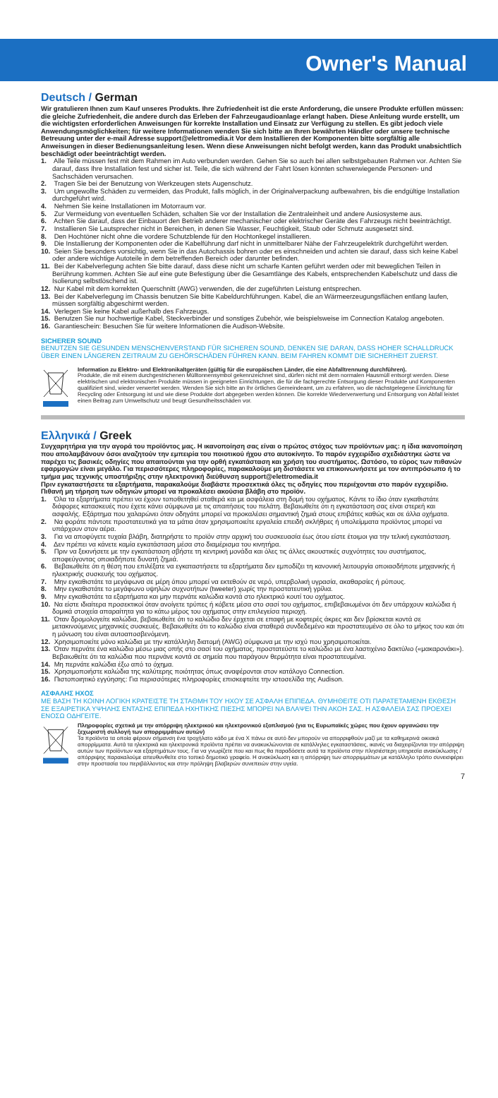Owner's Manual
Deutsch / German
Wir gratulieren Ihnen zum Kauf unseres Produkts. Ihre Zufriedenheit ist die erste Anforderung, die unsere Produkte erfüllen müssen: die gleiche Zufriedenheit, die andere durch das Erleben der Fahrzeugaudioanlage erlangt haben. Diese Anleitung wurde erstellt, um die wichtigsten erforderlichen Anweisungen für korrekte Installation und Einsatz zur Verfügung zu stellen. Es gibt jedoch viele Anwendungsmöglichkeiten; für weitere Informationen wenden Sie sich bitte an Ihren bewährten Händler oder unsere technische Betreuung unter der e-mail Adresse support@elettromedia.it Vor dem Installieren der Komponenten bitte sorgfältig alle Anweisungen in dieser Bedienungsanleitung lesen. Wenn diese Anweisungen nicht befolgt werden, kann das Produkt unabsichtlich beschädigt oder beeinträchtigt werden.
1. Alle Teile müssen fest mit dem Rahmen im Auto verbunden werden. Gehen Sie so auch bei allen selbstgebauten Rahmen vor. Achten Sie darauf, dass Ihre Installation fest und sicher ist. Teile, die sich während der Fahrt lösen könnten schwerwiegende Personen- und Sachschäden verursachen.
2. Tragen Sie bei der Benutzung von Werkzeugen stets Augenschutz.
3. Um ungewollte Schäden zu vermeiden, das Produkt, falls möglich, in der Originalverpackung aufbewahren, bis die endgültige Installation durchgeführt wird.
4. Nehmen Sie keine Installationen im Motorraum vor.
5. Zur Vermeidung von eventuellen Schäden, schalten Sie vor der Installation die Zentraleinheit und andere Ausiosysteme aus.
6. Achten Sie darauf, dass der Einbauort den Betrieb anderer mechanischer oder elektrischer Geräte des Fahrzeugs nicht beeinträchtigt.
7. Installieren Sie Lautsprecher nicht in Bereichen, in denen Sie Wasser, Feuchtigkeit, Staub oder Schmutz ausgesetzt sind.
8. Den Hochtöner nicht ohne die vordere Schutzblende für den Hochtonkegel installieren.
9. Die Installierung der Komponenten oder die Kabelführung darf nicht in unmittelbarer Nähe der Fahrzeugelektrik durchgeführt werden.
10. Seien Sie besonders vorsichtig, wenn Sie in das Autochassis bohren oder es einschneiden und achten sie darauf, dass sich keine Kabel oder andere wichtige Autoteile in dem betreffenden Bereich oder darunter befinden.
11. Bei der Kabelverlegung achten Sie bitte darauf, dass diese nicht um scharfe Kanten geführt werden oder mit beweglichen Teilen in Berührung kommen. Achten Sie auf eine gute Befestigung über die Gesamtlänge des Kabels, entsprechenden Kabelschutz und dass die Isolierung selbstlöschend ist.
12. Nur Kabel mit dem korrekten Querschnitt (AWG) verwenden, die der zugeführten Leistung entsprechen.
13. Bei der Kabelverlegung im Chassis benutzen Sie bitte Kabeldurchführungen. Kabel, die an Wärmeerzeugungsflächen entlang laufen, müssen sorgfältig abgeschirmt werden.
14. Verlegen Sie keine Kabel außerhalb des Fahrzeugs.
15. Benutzen Sie nur hochwertige Kabel, Steckverbinder und sonstiges Zubehör, wie beispielsweise im Connection Katalog angeboten.
16. Garantieschein: Besuchen Sie für weitere Informationen die Audison-Website.
SICHERER SOUND
BENUTZEN SIE GESUNDEN MENSCHENVERSTAND FÜR SICHEREN SOUND, DENKEN SIE DARAN, DASS HOHER SCHALLDRUCK ÜBER EINEN LÄNGEREN ZEITRAUM ZU GEHÖRSCHÄDEN FÜHREN KANN. BEIM FAHREN KOMMT DIE SICHERHEIT ZUERST.
Information zu Elektro- und Elektronikaltgeräten (gültig für die europäischen Länder, die eine Abfalltrennung durchführen).
Produkte, die mit einem durchgestrichenen Mülltonnensymbol gekennzeichnet sind, dürfen nicht mit dem normalen Hausmüll entsorgt werden. Diese elektrischen und elektronischen Produkte müssen in geeigneten Einrichtungen, die für die fachgerechte Entsorgung dieser Produkte und Komponenten qualifiziert sind, wieder verwertet werden. Wenden Sie sich bitte an Ihr örtliches Gemeindeamt, um zu erfahren, wo die nächstgelegene Einrichtung für Recycling oder Entsorgung ist und wie diese Produkte dort abgegeben werden können. Die korrekte Wiederverwertung und Entsorgung von Abfall leistet einen Beitrag zum Umweltschutz und beugt Gesundheitsschäden vor.
Ελληνικά / Greek
Συγχαρητήρια για την αγορά του προϊόντος μας. Η ικανοποίηση σας είναι ο πρώτος στόχος των προϊόντων μας: η ίδια ικανοποίηση που απολαμβάνουν όσοι αναζητούν την εμπειρία του ποιοτικού ήχου στο αυτοκίνητο. Το παρόν εγχειρίδιο σχεδιάστηκε ώστε να παρέχει τις βασικές οδηγίες που απαιτούνται για την ορθή εγκατάσταση και χρήση του συστήματος. Ωστόσο, το εύρος των πιθανών εφαρμογών είναι μεγάλο. Για περισσότερες πληροφορίες, παρακαλούμε μη διστάσετε να επικοινωνήσετε με τον αντιπρόσωπο ή το τμήμα μας τεχνικής υποστήριξης στην ηλεκτρονική διεύθυνση support@elettromedia.it
Πριν εγκαταστήσετε τα εξαρτήματα, παρακαλούμε διαβάστε προσεκτικά όλες τις οδηγίες που περιέχονται στο παρόν εγχειρίδιο. Πιθανή μη τήρηση των οδηγιών μπορεί να προκαλέσει ακούσια βλάβη στο προϊόν.
1. Όλα τα εξαρτήματα πρέπει να έχουν τοποθετηθεί σταθερά και με ασφάλεια στη δομή του οχήματος. Κάντε το ίδιο όταν εγκαθιστάτε διάφορες κατασκευές που έχετε κάνει σύμφωνα με τις απαιτήσεις του πελάτη. Βεβαιωθείτε ότι η εγκατάσταση σας είναι στερεή και ασφαλής. Εξάρτημα που χαλαρώνει όταν οδηγάτε μπορεί να προκαλέσει σημαντική ζημιά στους επιβάτες καθώς και σε άλλα οχήματα.
2. Να φοράτε πάντοτε προστατευτικά για τα μάτια όταν χρησιμοποιείτε εργαλεία επειδή σκλήθρες ή υπολείμματα προϊόντος μπορεί να υπάρχουν στον αέρα.
3. Για να αποφύγετε τυχαία βλάβη, διατηρήστε το προϊόν στην αρχική του συσκευασία έως ότου είστε έτοιμοι για την τελική εγκατάσταση.
4. Δεν πρέπει να κάνετε καμία εγκατάσταση μέσα στο διαμέρισμα του κινητήρα.
5. Πριν να ξεκινήσετε με την εγκατάσταση σβήστε τη κεντρική μονάδα και όλες τις άλλες ακουστικές συχνότητες του συστήματος, αποφεύγοντας οποιαδήποτε δυνατή ζημιά.
6. Βεβαιωθείτε ότι η θέση που επιλέξατε να εγκαταστήσετε τα εξαρτήματα δεν εμποδίζει τη κανονική λειτουργία οποιασδήποτε μηχανικής ή ηλεκτρικής συσκευής του οχήματος.
7. Μην εγκαθιστάτε τα μεγάφωνα σε μέρη όπου μπορεί να εκτεθούν σε νερό, υπερβολική υγρασία, ακαθαρσίες ή ρύπους.
8. Μην εγκαθιστάτε το μεγάφωνο υψηλών συχνοτήτων (tweeter) χωρίς την προστατευτική γρίλια.
9. Μην εγκαθιστάτε τα εξαρτήματα και μην περνάτε καλώδια κοντά στο ηλεκτρικό κουτί του οχήματος.
10. Να είστε ιδιαίτερα προσεκτικοί όταν ανοίγετε τρύπες ή κόβετε μέσα στο σασί του οχήματος, επιβεβαιωμένοι ότι δεν υπάρχουν καλώδια ή δομικά στοιχεία απαραίτητα για το κάτω μέρος του οχήματος στην επιλεγείσα περιοχή.
11. Όταν δρομολογείτε καλώδια, βεβαιωθείτε ότι το καλώδιο δεν έρχεται σε επαφή με κοφτερές άκρες και δεν βρίσκεται κοντά σε μετακινούμενες μηχανικές συσκευές. Βεβαιωθείτε ότι το καλώδιο είναι σταθερά συνδεδεμένο και προστατευμένο σε όλο το μήκος του και ότι η μόνωση του είναι αυτοαποσβενόμενη.
12. Χρησιμοποιείτε μόνο καλώδια με την κατάλληλη διατομή (AWG) σύμφωνα με την ισχύ που χρησιμοποιείται.
13. Όταν περνάτε ένα καλώδιο μέσω μιας οπής στο σασί του οχήματος, προστατεύστε το καλώδιο με ένα λαστιχένιο δακτύλιο («μακαρονάκι»). Βεβαιωθείτε ότι τα καλώδια που περνάνε κοντά σε σημεία που παράγουν θερμότητα είναι προστατευμένα.
14. Μη περνάτε καλώδια έξω από το όχημα.
15. Χρησιμοποιήστε καλώδια της καλύτερης ποιότητας όπως αναφέρονται στον κατάλογο Connection.
16. Πιστοποιητικό εγγύησης: Για περισσότερες πληροφορίες επισκεφτείτε την ιστοσελίδα της Audison.
ΑΣΦΑΛΗΣ ΗΧΟΣ
ΜΕ ΒΑΣΗ ΤΗ ΚΟΙΝΗ ΛΟΓΙΚΗ ΚΡΑΤΕΙΣΤΕ ΤΗ ΣΤΑΘΜΗ ΤΟΥ ΗΧΟΥ ΣΕ ΑΣΦΑΛΗ ΕΠΙΠΕΔΑ. ΘΥΜΗΘΕΙΤΕ ΟΤΙ ΠΑΡΑΤΕΤΑΜΕΝΗ ΕΚΘΕΣΗ ΣΕ ΕΞΑΙΡΕΤΙΚΑ ΥΨΗΛΗΣ ΕΝΤΑΣΗΣ ΕΠΙΠΕΔΑ ΗΧΗΤΙΚΗΣ ΠΙΕΣΗΣ ΜΠΟΡΕΙ ΝΑ ΒΛΑΨΕΙ ΤΗΝ ΑΚΟΗ ΣΑΣ. Η ΑΣΦΑΛΕΙΑ ΣΑΣ ΠΡΟΕΧΕΙ ΕΝΟΣΩ ΟΔΗΓΕΙΤΕ.
Πληροφορίες σχετικά με την απόρριψη ηλεκτρικού και ηλεκτρονικού εξοπλισμού (για τις Ευρωπαϊκές χώρες που έχουν οργανώσει την ξεχωριστή συλλογή των απορριμμάτων αυτών)
Τα προϊόντα τα οποία φέρουν σήμανση ένα τροχήλατο κάδο με ένα Χ πάνω σε αυτό δεν μπορούν να απορριφθούν μαζί με τα καθημερινά οικιακά απορρίμματα. Αυτά τα ηλεκτρικά και ηλεκτρονικά προϊόντα πρέπει να ανακυκλώνονται σε κατάλληλες εγκαταστάσεις, ικανές να διαχειρίζονται την απόρριψη αυτών των προϊόντων και εξαρτημάτων τους. Για να γνωρίζετε που και πως θα παραδόσετε αυτά τα προϊόντα στην πλησιέστερη υπηρεσία ανακύκλωσης / απόρριψης παρακαλούμε απευθυνθείτε στο τοπικό δημοτικό γραφείο. Η ανακύκλωση και η απόρριψη των απορριμμάτων με κατάλληλο τρόπο συνεισφέρει στην προστασία του περιβάλλοντος και στην πρόληψη βλαβερών συνεπειών στην υγεία.
7